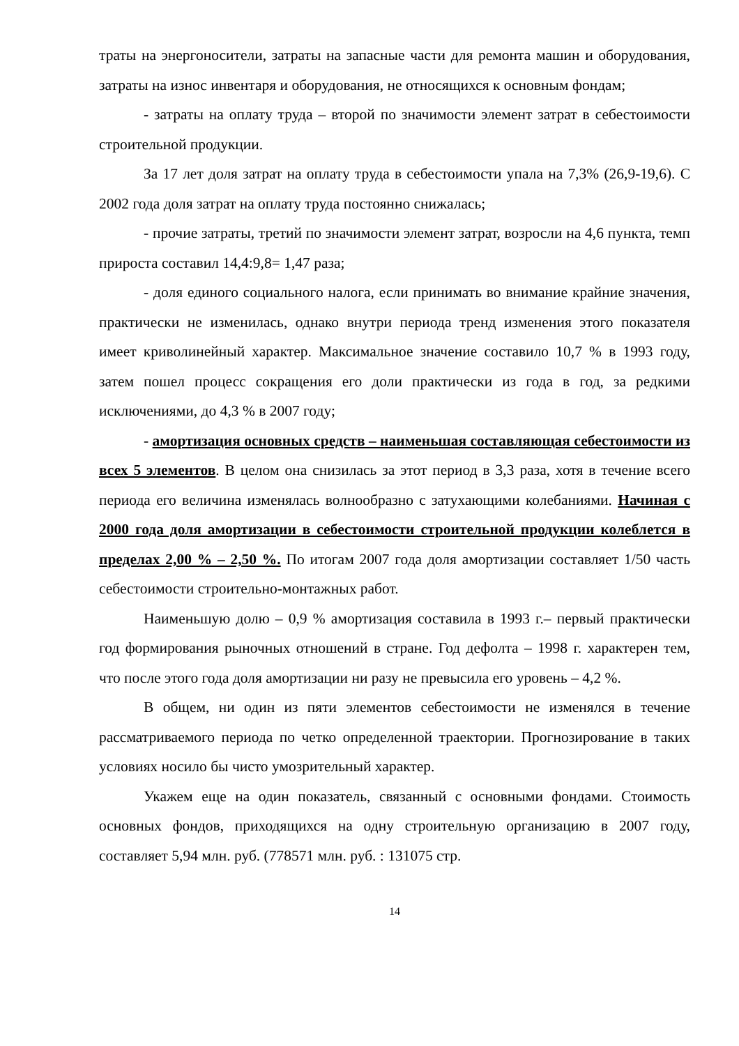траты на энергоносители, затраты на запасные части для ремонта машин и оборудования, затраты на износ инвентаря и оборудования, не относящихся к основным фондам;
- затраты на оплату труда – второй по значимости элемент затрат в себестоимости строительной продукции.
За 17 лет доля затрат на оплату труда в себестоимости упала на 7,3% (26,9-19,6). С 2002 года доля затрат на оплату труда постоянно снижалась;
- прочие затраты, третий по значимости элемент затрат, возросли на 4,6 пункта, темп прироста составил 14,4:9,8= 1,47 раза;
- доля единого социального налога, если принимать во внимание крайние значения, практически не изменилась, однако внутри периода тренд изменения этого показателя имеет криволинейный характер. Максимальное значение составило 10,7 % в 1993 году, затем пошел процесс сокращения его доли практически из года в год, за редкими исключениями, до 4,3 % в 2007 году;
- амортизация основных средств – наименьшая составляющая себестоимости из всех 5 элементов. В целом она снизилась за этот период в 3,3 раза, хотя в течение всего периода его величина изменялась волнообразно с затухающими колебаниями. Начиная с 2000 года доля амортизации в себестоимости строительной продукции колеблется в пределах 2,00 % – 2,50 %. По итогам 2007 года доля амортизации составляет 1/50 часть себестоимости строительно-монтажных работ.
Наименьшую долю – 0,9 % амортизация составила в 1993 г.– первый практически год формирования рыночных отношений в стране. Год дефолта – 1998 г. характерен тем, что после этого года доля амортизации ни разу не превысила его уровень – 4,2 %.
В общем, ни один из пяти элементов себестоимости не изменялся в течение рассматриваемого периода по четко определенной траектории. Прогнозирование в таких условиях носило бы чисто умозрительный характер.
Укажем еще на один показатель, связанный с основными фондами. Стоимость основных фондов, приходящихся на одну строительную организацию в 2007 году, составляет 5,94 млн. руб. (778571 млн. руб. : 131075 стр.
14